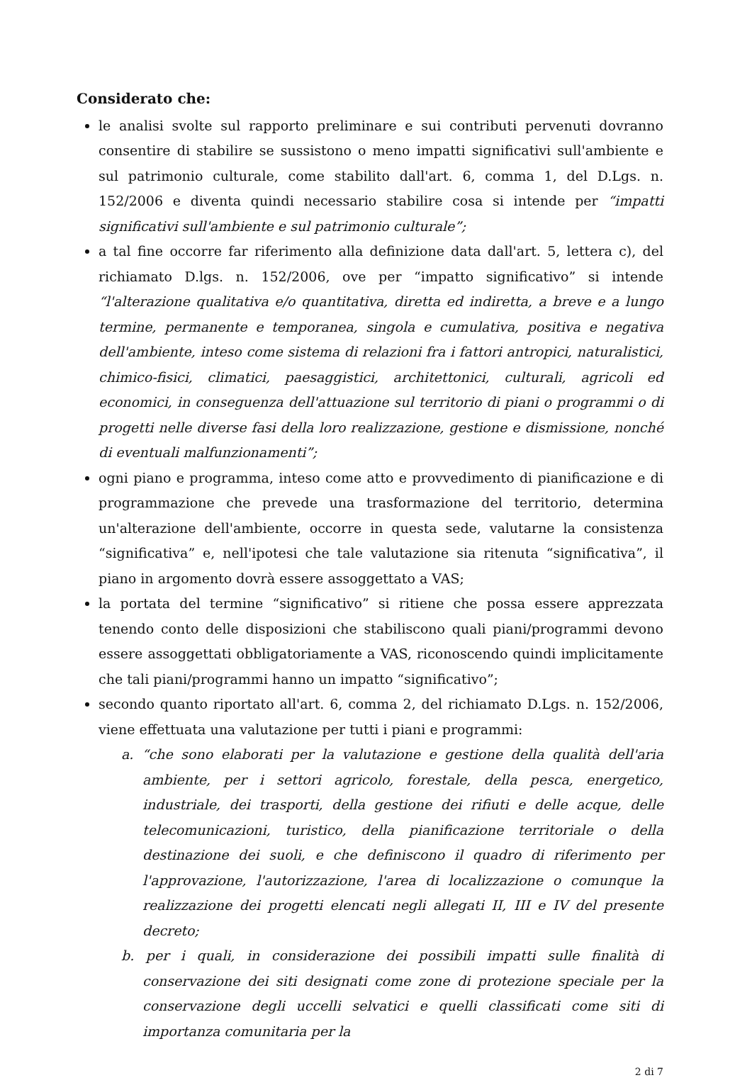Considerato che:
le analisi svolte sul rapporto preliminare e sui contributi pervenuti dovranno consentire di stabilire se sussistono o meno impatti significativi sull'ambiente e sul patrimonio culturale, come stabilito dall'art. 6, comma 1, del D.Lgs. n. 152/2006 e diventa quindi necessario stabilire cosa si intende per “impatti significativi sull'ambiente e sul patrimonio culturale”;
a tal fine occorre far riferimento alla definizione data dall'art. 5, lettera c), del richiamato D.lgs. n. 152/2006, ove per “impatto significativo” si intende “l'alterazione qualitativa e/o quantitativa, diretta ed indiretta, a breve e a lungo termine, permanente e temporanea, singola e cumulativa, positiva e negativa dell'ambiente, inteso come sistema di relazioni fra i fattori antropici, naturalistici, chimico-fisici, climatici, paesaggistici, architettonici, culturali, agricoli ed economici, in conseguenza dell'attuazione sul territorio di piani o programmi o di progetti nelle diverse fasi della loro realizzazione, gestione e dismissione, nonché di eventuali malfunzionamenti”;
ogni piano e programma, inteso come atto e provvedimento di pianificazione e di programmazione che prevede una trasformazione del territorio, determina un'alterazione dell'ambiente, occorre in questa sede, valutarne la consistenza “significativa” e, nell'ipotesi che tale valutazione sia ritenuta “significativa”, il piano in argomento dovrà essere assoggettato a VAS;
la portata del termine “significativo” si ritiene che possa essere apprezzata tenendo conto delle disposizioni che stabiliscono quali piani/programmi devono essere assoggettati obbligatoriamente a VAS, riconoscendo quindi implicitamente che tali piani/programmi hanno un impatto “significativo”;
secondo quanto riportato all'art. 6, comma 2, del richiamato D.Lgs. n. 152/2006, viene effettuata una valutazione per tutti i piani e programmi:
a. “che sono elaborati per la valutazione e gestione della qualità dell'aria ambiente, per i settori agricolo, forestale, della pesca, energetico, industriale, dei trasporti, della gestione dei rifiuti e delle acque, delle telecomunicazioni, turistico, della pianificazione territoriale o della destinazione dei suoli, e che definiscono il quadro di riferimento per l'approvazione, l'autorizzazione, l'area di localizzazione o comunque la realizzazione dei progetti elencati negli allegati II, III e IV del presente decreto;
b. per i quali, in considerazione dei possibili impatti sulle finalità di conservazione dei siti designati come zone di protezione speciale per la conservazione degli uccelli selvatici e quelli classificati come siti di importanza comunitaria per la
2 di 7